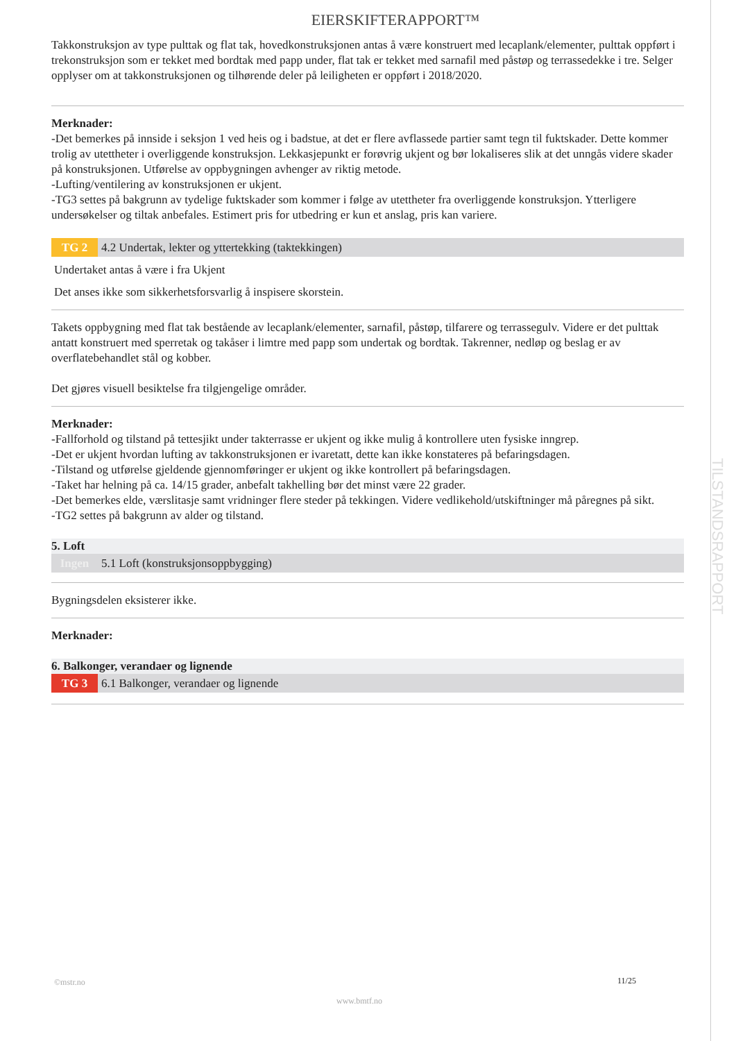TILSTANDSRAPPORT
EIERSKIFTERAPPORT™
Takkonstruksjon av type pulttak og flat tak, hovedkonstruksjonen antas å være konstruert med lecaplank/elementer, pulttak oppført i trekonstruksjon som er tekket med bordtak med papp under, flat tak er tekket med sarnafil med påstøp og terrassedekke i tre. Selger opplyser om at takkonstruksjonen og tilhørende deler på leiligheten er oppført i 2018/2020.
Merknader:
-Det bemerkes på innside i seksjon 1 ved heis og i badstue, at det er flere avflassede partier samt tegn til fuktskader. Dette kommer trolig av utettheter i overliggende konstruksjon. Lekkasjepunkt er forøvrig ukjent og bør lokaliseres slik at det unngås videre skader på konstruksjonen. Utførelse av oppbygningen avhenger av riktig metode.
-Lufting/ventilering av konstruksjonen er ukjent.
-TG3 settes på bakgrunn av tydelige fuktskader som kommer i følge av utettheter fra overliggende konstruksjon. Ytterligere undersøkelser og tiltak anbefales. Estimert pris for utbedring er kun et anslag, pris kan variere.
TG 2 4.2 Undertak, lekter og yttertekking (taktekkingen)
Undertaket antas å være i fra Ukjent
Det anses ikke som sikkerhetsforsvarlig å inspisere skorstein.
Takets oppbygning med flat tak bestående av lecaplank/elementer, sarnafil, påstøp, tilfarere og terrassegulv. Videre er det pulttak antatt konstruert med sperretak og takåser i limtre med papp som undertak og bordtak. Takrenner, nedløp og beslag er av overflatebehandlet stål og kobber.
Det gjøres visuell besiktelse fra tilgjengelige områder.
Merknader:
-Fallforhold og tilstand på tettesjikt under takterrasse er ukjent og ikke mulig å kontrollere uten fysiske inngrep.
-Det er ukjent hvordan lufting av takkonstruksjonen er ivaretatt, dette kan ikke konstateres på befaringsdagen.
-Tilstand og utførelse gjeldende gjennomføringer er ukjent og ikke kontrollert på befaringsdagen.
-Taket har helning på ca. 14/15 grader, anbefalt takhelling bør det minst være 22 grader.
-Det bemerkes elde, værslitasje samt vridninger flere steder på tekkingen. Videre vedlikehold/utskiftninger må påregnes på sikt.
-TG2 settes på bakgrunn av alder og tilstand.
5. Loft
Ingen 5.1 Loft (konstruksjonsoppbygging)
Bygningsdelen eksisterer ikke.
Merknader:
6. Balkonger, verandaer og lignende
TG 3 6.1 Balkonger, verandaer og lignende
©mstr.no 11/25
www.bmtf.no